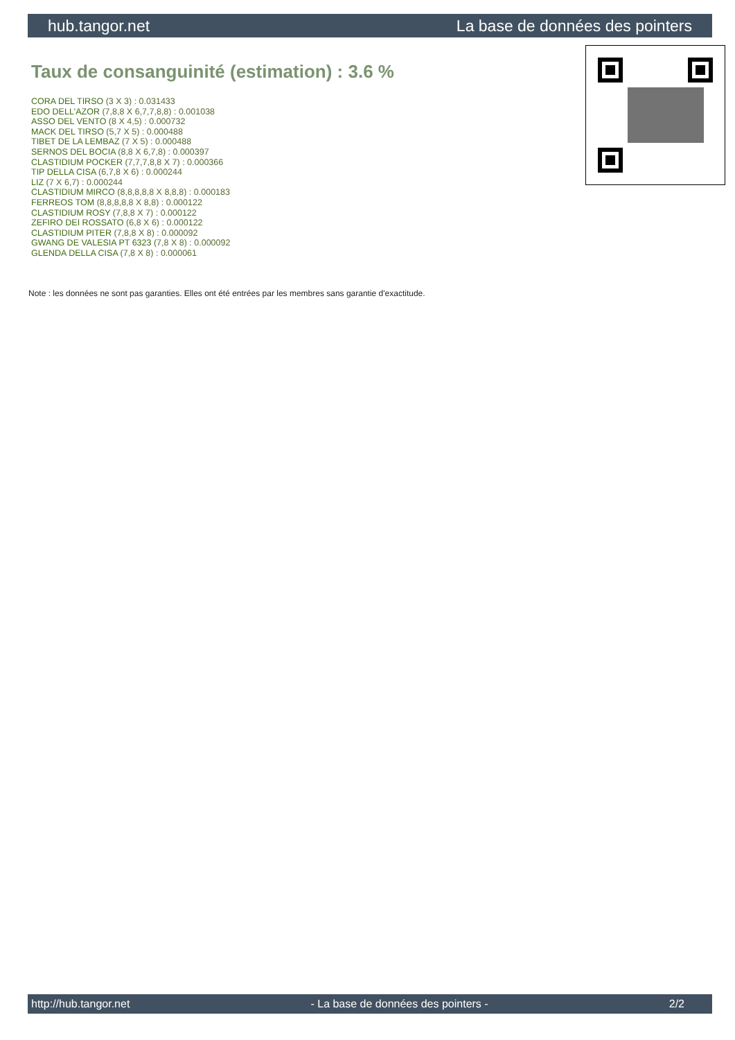hub.tangor.net La base de données des pointers
Taux de consanguinité (estimation) : 3.6 %
CORA DEL TIRSO (3 X 3) : 0.031433
EDO DELL'AZOR (7,8,8 X 6,7,7,8,8) : 0.001038
ASSO DEL VENTO (8 X 4,5) : 0.000732
MACK DEL TIRSO (5,7 X 5) : 0.000488
TIBET DE LA LEMBAZ (7 X 5) : 0.000488
SERNOS DEL BOCIA (8,8 X 6,7,8) : 0.000397
CLASTIDIUM POCKER (7,7,7,8,8 X 7) : 0.000366
TIP DELLA CISA (6,7,8 X 6) : 0.000244
LIZ (7 X 6,7) : 0.000244
CLASTIDIUM MIRCO (8,8,8,8,8 X 8,8,8) : 0.000183
FERREOS TOM (8,8,8,8,8 X 8,8) : 0.000122
CLASTIDIUM ROSY (7,8,8 X 7) : 0.000122
ZEFIRO DEI ROSSATO (6,8 X 6) : 0.000122
CLASTIDIUM PITER (7,8,8 X 8) : 0.000092
GWANG DE VALESIA PT 6323 (7,8 X 8) : 0.000092
GLENDA DELLA CISA (7,8 X 8) : 0.000061
Note : les données ne sont pas garanties. Elles ont été entrées par les membres sans garantie d'exactitude.
http://hub.tangor.net - La base de données des pointers - 2/2